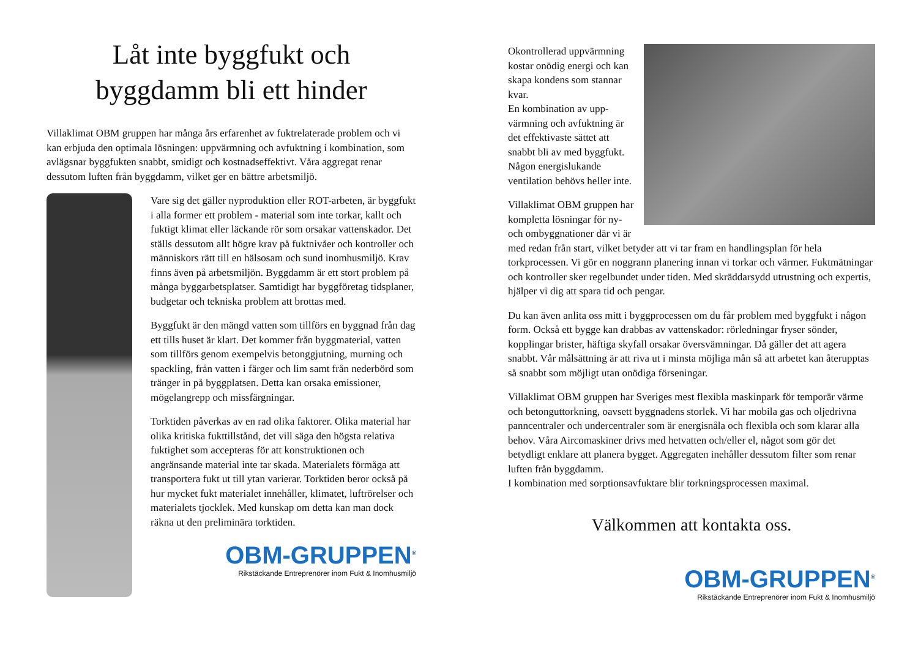Låt inte byggfukt och
byggdamm bli ett hinder
Villaklimat OBM gruppen har många års erfarenhet av fuktrelaterade problem och vi kan erbjuda den optimala lösningen: uppvärmning och avfuktning i kombination, som avlägsnar byggfukten snabbt, smidigt och kostnadseffektivt. Våra aggregat renar dessutom luften från byggdamm, vilket ger en bättre arbetsmiljö.
Vare sig det gäller nyproduktion eller ROT-arbeten, är byggfukt i alla former ett problem - material som inte torkar, kallt och fuktigt klimat eller läckande rör som orsakar vattenskador. Det ställs dessutom allt högre krav på fuktnivåer och kontroller och människors rätt till en hälsosam och sund inomhusmiljö. Krav finns även på arbetsmiljön. Byggdamm är ett stort problem på många byggarbetsplatser. Samtidigt har byggföretag tidsplaner, budgetar och tekniska problem att brottas med.
Byggfukt är den mängd vatten som tillförs en byggnad från dag ett tills huset är klart. Det kommer från byggmaterial, vatten som tillförs genom exempelvis betonggjutning, murning och spackling, från vatten i färger och lim samt från nederbörd som tränger in på byggplatsen. Detta kan orsaka emissioner, mögelangrepp och missfärgningar.
Torktiden påverkas av en rad olika faktorer. Olika material har olika kritiska fukttillstånd, det vill säga den högsta relativa fuktighet som accepteras för att konstruktionen och angränsande material inte tar skada. Materialets förmåga att transportera fukt ut till ytan varierar. Torktiden beror också på hur mycket fukt materialet innehåller, klimatet, luftrörelser och materialets tjocklek. Med kunskap om detta kan man dock räkna ut den preliminära torktiden.
OBM-GRUPPEN<sup>®</sup>
Rikstäckande Entreprenörer inom Fukt & Inomhusmiljö
Okontrollerad uppvärmning kostar onödig energi och kan skapa kondens som stannar kvar.
En kombination av upp-värmning och avfuktning är det effektivaste sättet att snabbt bli av med byggfukt. Någon energislukande ventilation behövs heller inte.
Villaklimat OBM gruppen har kompletta lösningar för ny- och ombyggnationer där vi är med redan från start, vilket betyder att vi tar fram en handlingsplan för hela torkprocessen. Vi gör en noggrann planering innan vi torkar och värmer. Fuktmätningar och kontroller sker regelbundet under tiden. Med skräddarsydd utrustning och expertis, hjälper vi dig att spara tid och pengar.
Du kan även anlita oss mitt i byggprocessen om du får problem med byggfukt i någon form. Också ett bygge kan drabbas av vattenskador: rörledningar fryser sönder, kopplingar brister, häftiga skyfall orsakar översvämningar. Då gäller det att agera snabbt. Vår målsättning är att riva ut i minsta möjliga mån så att arbetet kan återupptas så snabbt som möjligt utan onödiga förseningar.
Villaklimat OBM gruppen har Sveriges mest flexibla maskinpark för temporär värme och betonguttorkning, oavsett byggnadens storlek. Vi har mobila gas och oljedrivna panncentraler och undercentraler som är energisnåla och flexibla och som klarar alla behov. Våra Aircomaskiner drivs med hetvatten och/eller el, något som gör det betydligt enklare att planera bygget. Aggregaten inehåller dessutom filter som renar luften från byggdamm.
I kombination med sorptionsavfuktare blir torkningsprocessen maximal.
Välkommen att kontakta oss.
OBM-GRUPPEN<sup>®</sup>
Rikstäckande Entreprenörer inom Fukt & Inomhusmiljö